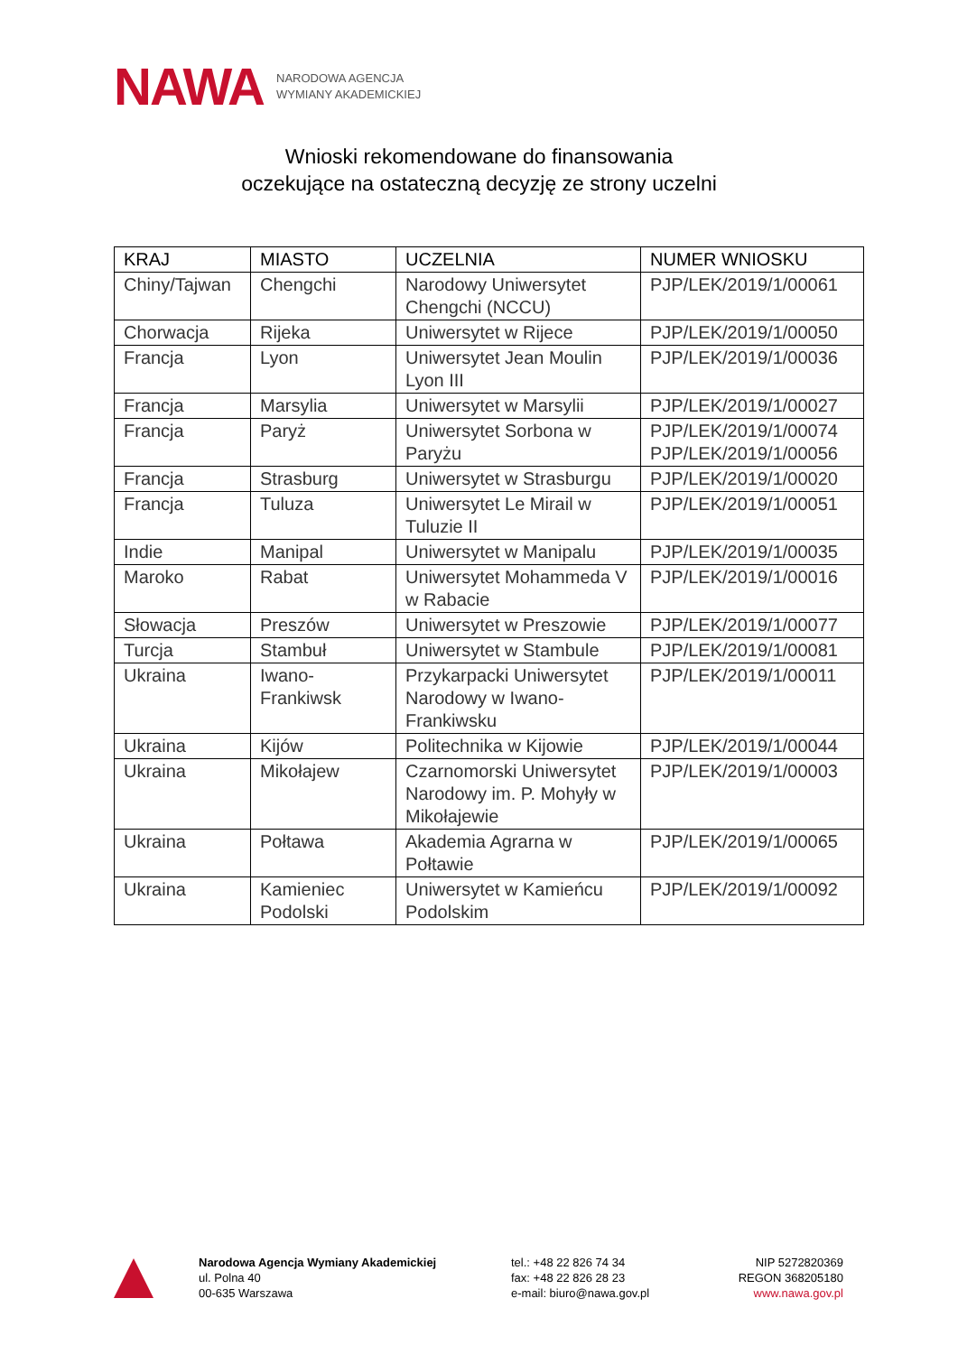NAWA NARODOWA AGENCJA
WYMIANY AKADEMICKIEJ
Wnioski rekomendowane do finansowania
oczekujące na ostateczną decyzję ze strony uczelni
| KRAJ | MIASTO | UCZELNIA | NUMER WNIOSKU |
| --- | --- | --- | --- |
| Chiny/Tajwan | Chengchi | Narodowy Uniwersytet Chengchi (NCCU) | PJP/LEK/2019/1/00061 |
| Chorwacja | Rijeka | Uniwersytet w Rijece | PJP/LEK/2019/1/00050 |
| Francja | Lyon | Uniwersytet Jean Moulin Lyon III | PJP/LEK/2019/1/00036 |
| Francja | Marsylia | Uniwersytet w Marsylii | PJP/LEK/2019/1/00027 |
| Francja | Paryż | Uniwersytet Sorbona w Paryżu | PJP/LEK/2019/1/00074 PJP/LEK/2019/1/00056 |
| Francja | Strasburg | Uniwersytet w Strasburgu | PJP/LEK/2019/1/00020 |
| Francja | Tuluza | Uniwersytet Le Mirail w Tuluzie II | PJP/LEK/2019/1/00051 |
| Indie | Manipal | Uniwersytet w Manipalu | PJP/LEK/2019/1/00035 |
| Maroko | Rabat | Uniwersytet Mohammeda V w Rabacie | PJP/LEK/2019/1/00016 |
| Słowacja | Preszów | Uniwersytet w Preszowie | PJP/LEK/2019/1/00077 |
| Turcja | Stambuł | Uniwersytet w Stambule | PJP/LEK/2019/1/00081 |
| Ukraina | Iwano-Frankiwsk | Przykarpacki Uniwersytet Narodowy w Iwano-Frankiwsku | PJP/LEK/2019/1/00011 |
| Ukraina | Kijów | Politechnika w Kijowie | PJP/LEK/2019/1/00044 |
| Ukraina | Mikołajew | Czarnomorski Uniwersytet Narodowy im. P. Mohyły w Mikołajewie | PJP/LEK/2019/1/00003 |
| Ukraina | Połtawa | Akademia Agrarna w Połtawie | PJP/LEK/2019/1/00065 |
| Ukraina | Kamieniec Podolski | Uniwersytet w Kamieńcu Podolskim | PJP/LEK/2019/1/00092 |
Narodowa Agencja Wymiany Akademickiej
ul. Polna 40
00-635 Warszawa
tel.: +48 22 826 74 34
fax: +48 22 826 28 23
e-mail: biuro@nawa.gov.pl
NIP 5272820369
REGON 368205180
www.nawa.gov.pl